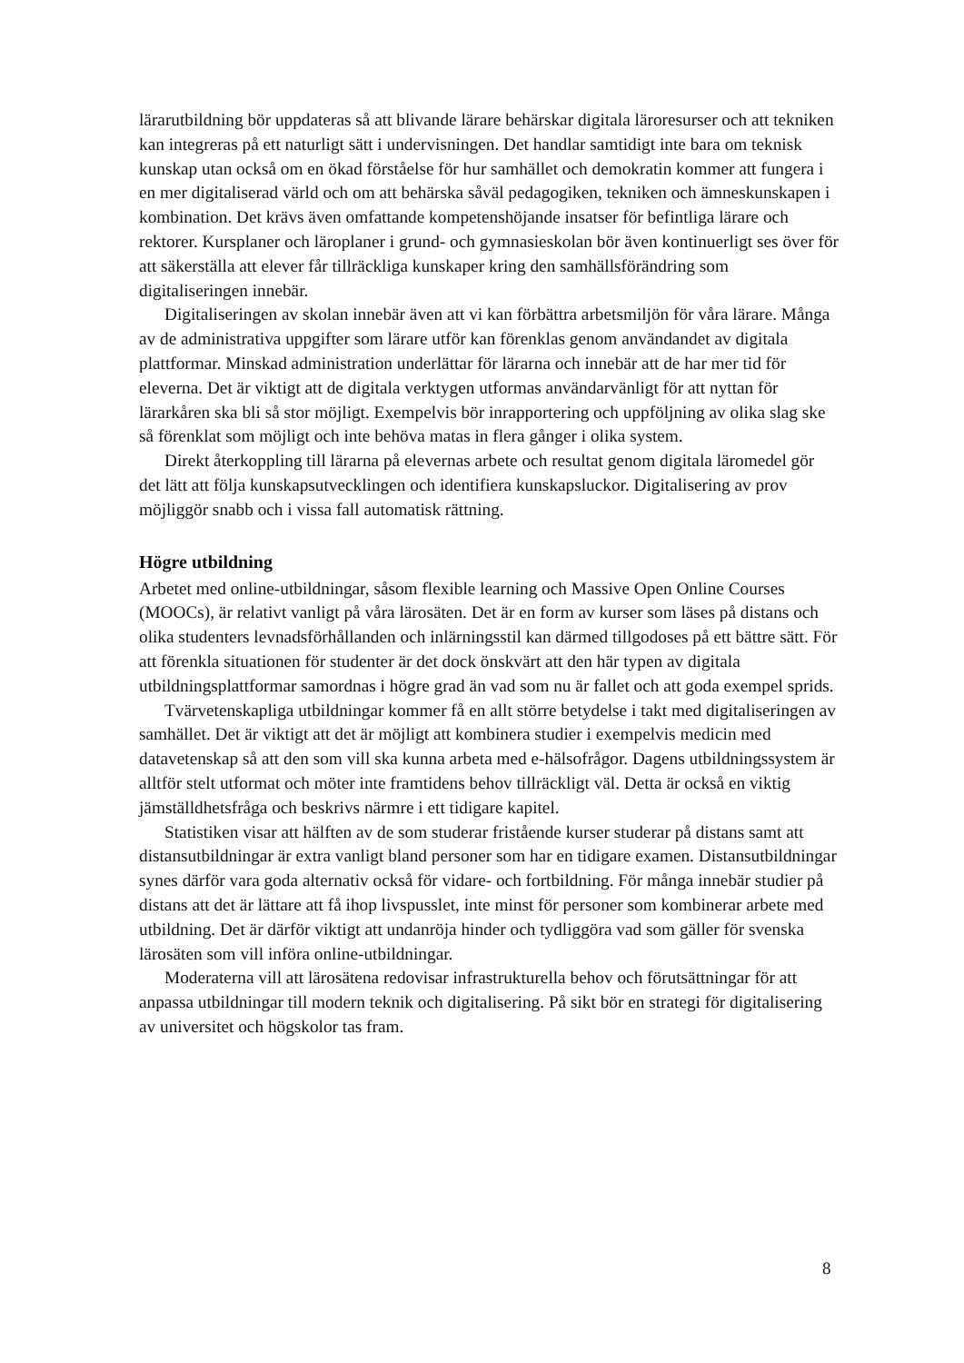lärarutbildning bör uppdateras så att blivande lärare behärskar digitala läroresurser och att tekniken kan integreras på ett naturligt sätt i undervisningen. Det handlar samtidigt inte bara om teknisk kunskap utan också om en ökad förståelse för hur samhället och demokratin kommer att fungera i en mer digitaliserad värld och om att behärska såväl pedagogiken, tekniken och ämneskunskapen i kombination. Det krävs även omfattande kompetenshöjande insatser för befintliga lärare och rektorer. Kursplaner och läroplaner i grund- och gymnasieskolan bör även kontinuerligt ses över för att säkerställa att elever får tillräckliga kunskaper kring den samhällsförändring som digitaliseringen innebär.
Digitaliseringen av skolan innebär även att vi kan förbättra arbetsmiljön för våra lärare. Många av de administrativa uppgifter som lärare utför kan förenklas genom användandet av digitala plattformar. Minskad administration underlättar för lärarna och innebär att de har mer tid för eleverna. Det är viktigt att de digitala verktygen utformas användarvänligt för att nyttan för lärarkåren ska bli så stor möjligt. Exempelvis bör inrapportering och uppföljning av olika slag ske så förenklat som möjligt och inte behöva matas in flera gånger i olika system.
Direkt återkoppling till lärarna på elevernas arbete och resultat genom digitala läromedel gör det lätt att följa kunskapsutvecklingen och identifiera kunskapsluckor. Digitalisering av prov möjliggör snabb och i vissa fall automatisk rättning.
Högre utbildning
Arbetet med online-utbildningar, såsom flexible learning och Massive Open Online Courses (MOOCs), är relativt vanligt på våra lärosäten. Det är en form av kurser som läses på distans och olika studenters levnadsförhållanden och inlärningsstil kan därmed tillgodoses på ett bättre sätt. För att förenkla situationen för studenter är det dock önskvärt att den här typen av digitala utbildningsplattformar samordnas i högre grad än vad som nu är fallet och att goda exempel sprids.
Tvärvetenskapliga utbildningar kommer få en allt större betydelse i takt med digitaliseringen av samhället. Det är viktigt att det är möjligt att kombinera studier i exempelvis medicin med datavetenskap så att den som vill ska kunna arbeta med e-hälsofrågor. Dagens utbildningssystem är alltför stelt utformat och möter inte framtidens behov tillräckligt väl. Detta är också en viktig jämställdhetsfråga och beskrivs närmre i ett tidigare kapitel.
Statistiken visar att hälften av de som studerar fristående kurser studerar på distans samt att distansutbildningar är extra vanligt bland personer som har en tidigare examen. Distansutbildningar synes därför vara goda alternativ också för vidare- och fortbildning. För många innebär studier på distans att det är lättare att få ihop livspusslet, inte minst för personer som kombinerar arbete med utbildning. Det är därför viktigt att undanröja hinder och tydliggöra vad som gäller för svenska lärosäten som vill införa online-utbildningar.
Moderaterna vill att lärosätena redovisar infrastrukturella behov och förutsättningar för att anpassa utbildningar till modern teknik och digitalisering. På sikt bör en strategi för digitalisering av universitet och högskolor tas fram.
8